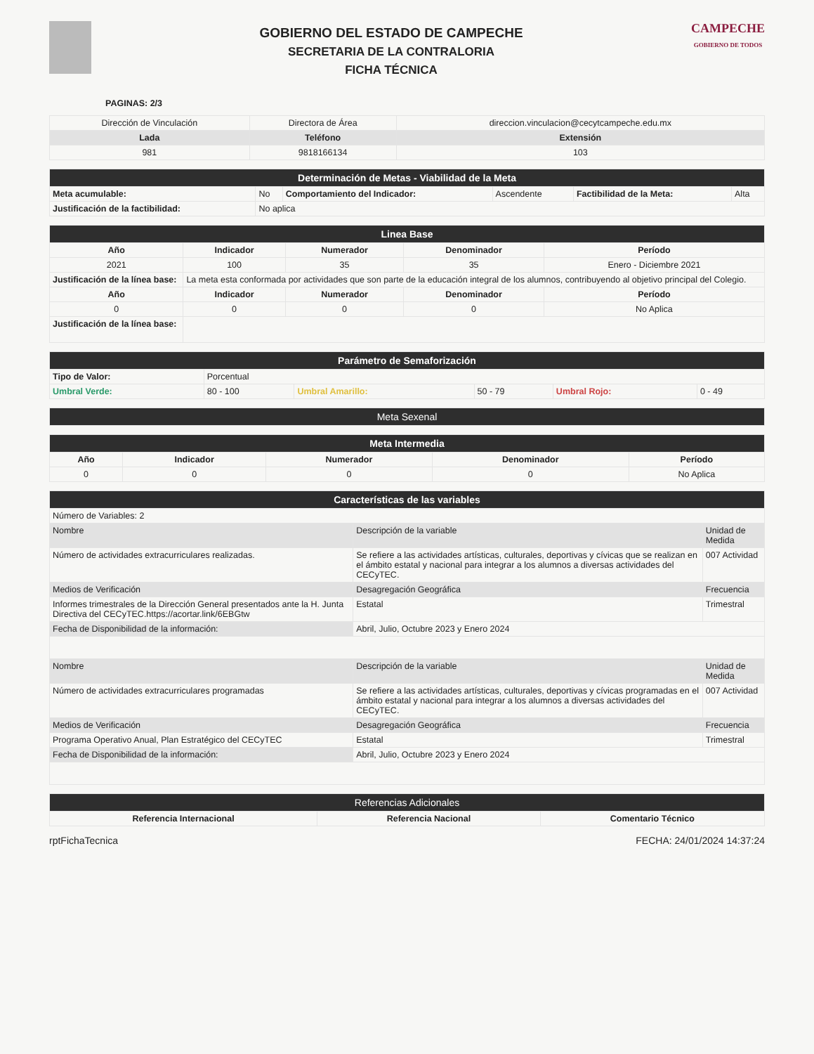GOBIERNO DEL ESTADO DE CAMPECHE
SECRETARIA DE LA CONTRALORIA
FICHA TÉCNICA
CAMPECHE
GOBIERNO DE TODOS
PAGINAS: 2/3
| Dirección de Vinculación | Directora de Área | direccion.vinculacion@cecytcampeche.edu.mx |
| Lada | Teléfono | Extensión |
| 981 | 9818166134 | 103 |
| Determinación de Metas - Viabilidad de la Meta | | | | | |
| Meta acumulable: | No | Comportamiento del Indicador: | Ascendente | Factibilidad de la Meta: | Alta |
| Justificación de la factibilidad: | No aplica | | | | |
| Linea Base | | | | |
| Año | Indicador | Numerador | Denominador | Período |
| 2021 | 100 | 35 | 35 | Enero - Diciembre 2021 |
| Justificación de la línea base: | La meta esta conformada por actividades que son parte de la educación integral de los alumnos, contribuyendo al objetivo principal del Colegio. | | | |
| Año | Indicador | Numerador | Denominador | Período |
| 0 | 0 | 0 | 0 | No Aplica |
| Justificación de la línea base: | | | | |
| Parámetro de Semaforización | | | | | |
| Tipo de Valor: | Porcentual | | | | |
| Umbral Verde: | 80 - 100 | Umbral Amarillo: | 50 - 79 | Umbral Rojo: | 0 - 49 |
| Meta Sexenal |
| Meta Intermedia | | | | |
| Año | Indicador | Numerador | Denominador | Período |
| 0 | 0 | 0 | 0 | No Aplica |
| Características de las variables | | |
| Número de Variables: 2 | | |
| Nombre | Descripción de la variable | Unidad de Medida |
| Número de actividades extracurriculares realizadas. | Se refiere a las actividades artísticas, culturales, deportivas y cívicas que se realizan en el ámbito estatal y nacional para integrar a los alumnos a diversas actividades del CECyTEC. | 007 Actividad |
| Medios de Verificación | Desagregación Geográfica | Frecuencia |
| Informes trimestrales de la Dirección General presentados ante la H. Junta Directiva del CECyTEC.https://acortar.link/6EBGtw | Estatal | Trimestral |
| Fecha de Disponibilidad de la información: | Abril, Julio, Octubre 2023 y Enero 2024 | |
| Nombre | Descripción de la variable | Unidad de Medida |
| Número de actividades extracurriculares programadas | Se refiere a las actividades artísticas, culturales, deportivas y cívicas programadas en el ámbito estatal y nacional para integrar a los alumnos a diversas actividades del CECyTEC. | 007 Actividad |
| Medios de Verificación | Desagregación Geográfica | Frecuencia |
| Programa Operativo Anual, Plan Estratégico del CECyTEC | Estatal | Trimestral |
| Fecha de Disponibilidad de la información: | Abril, Julio, Octubre 2023 y Enero 2024 | |
| Referencias Adicionales | | |
| Referencia Internacional | Referencia Nacional | Comentario Técnico |
rptFichaTecnica FECHA: 24/01/2024 14:37:24